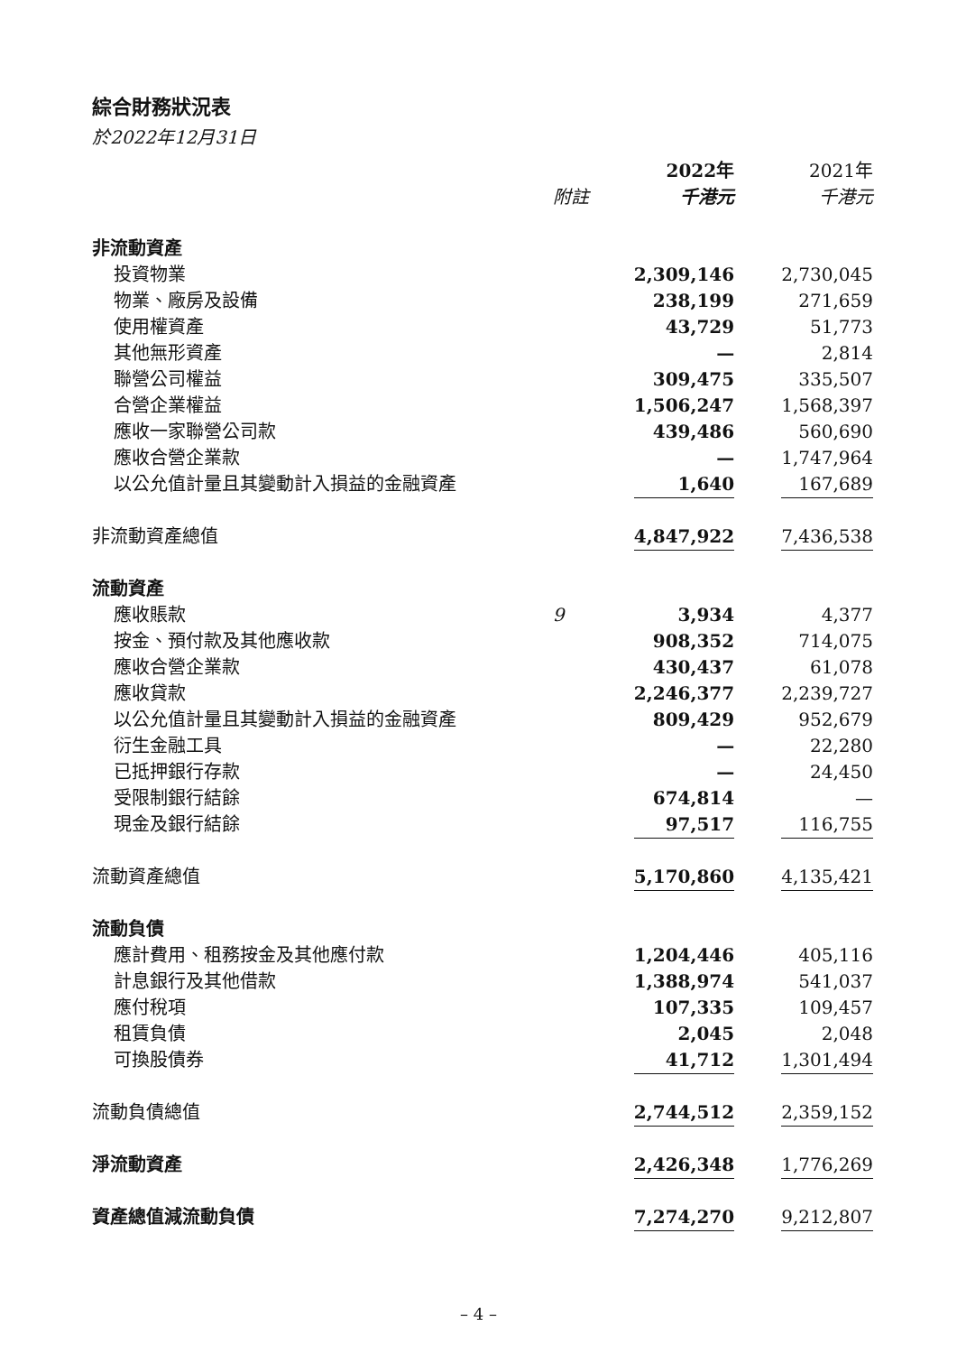綜合財務狀況表
於2022年12月31日
| | | 2022年 | | 2021年 |
| --- | --- | --- | --- | --- |
| | 附註 | 千港元 | | 千港元 |
| 非流動資產 | | | | |
| 投資物業 | | 2,309,146 | | 2,730,045 |
| 物業、廠房及設備 | | 238,199 | | 271,659 |
| 使用權資產 | | 43,729 | | 51,773 |
| 其他無形資產 | | — | | 2,814 |
| 聯營公司權益 | | 309,475 | | 335,507 |
| 合營企業權益 | | 1,506,247 | | 1,568,397 |
| 應收一家聯營公司款 | | 439,486 | | 560,690 |
| 應收合營企業款 | | — | | 1,747,964 |
| 以公允值計量且其變動計入損益的金融資產 | | 1,640 | | 167,689 |
| 非流動資產總值 | | 4,847,922 | | 7,436,538 |
| 流動資產 | | | | |
| 應收賬款 | 9 | 3,934 | | 4,377 |
| 按金、預付款及其他應收款 | | 908,352 | | 714,075 |
| 應收合營企業款 | | 430,437 | | 61,078 |
| 應收貸款 | | 2,246,377 | | 2,239,727 |
| 以公允值計量且其變動計入損益的金融資產 | | 809,429 | | 952,679 |
| 衍生金融工具 | | — | | 22,280 |
| 已抵押銀行存款 | | — | | 24,450 |
| 受限制銀行結餘 | | 674,814 | | — |
| 現金及銀行結餘 | | 97,517 | | 116,755 |
| 流動資產總值 | | 5,170,860 | | 4,135,421 |
| 流動負債 | | | | |
| 應計費用、租務按金及其他應付款 | | 1,204,446 | | 405,116 |
| 計息銀行及其他借款 | | 1,388,974 | | 541,037 |
| 應付稅項 | | 107,335 | | 109,457 |
| 租賃負債 | | 2,045 | | 2,048 |
| 可換股債券 | | 41,712 | | 1,301,494 |
| 流動負債總值 | | 2,744,512 | | 2,359,152 |
| 淨流動資產 | | 2,426,348 | | 1,776,269 |
| 資產總值減流動負債 | | 7,274,270 | | 9,212,807 |
– 4 –